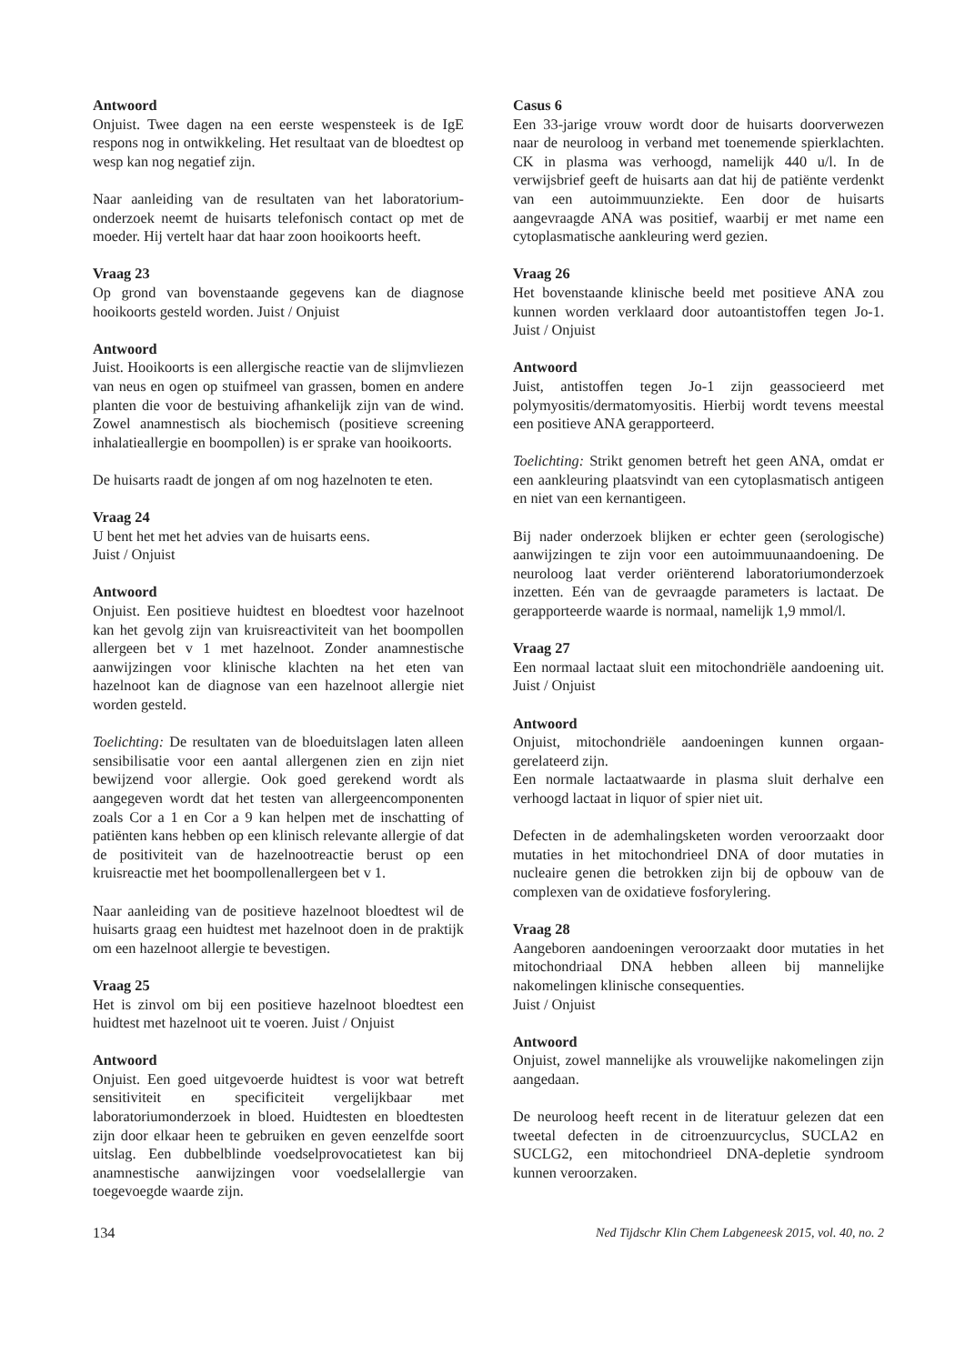Antwoord
Onjuist. Twee dagen na een eerste wespensteek is de IgE respons nog in ontwikkeling. Het resultaat van de bloedtest op wesp kan nog negatief zijn.
Naar aanleiding van de resultaten van het laboratorium­onderzoek neemt de huisarts telefonisch contact op met de moeder. Hij vertelt haar dat haar zoon hooi­koorts heeft.
Vraag 23
Op grond van bovenstaande gegevens kan de diagnose hooikoorts gesteld worden. Juist / Onjuist
Antwoord
Juist. Hooikoorts is een allergische reactie van de slijm­vliezen van neus en ogen op stuifmeel van grassen, bomen en andere planten die voor de bestuiving afhankelijk zijn van de wind. Zowel anamnestisch als biochemisch (positieve screening inhalatie­allergie en boompollen) is er sprake van hooikoorts.
De huisarts raadt de jongen af om nog hazelnoten te eten.
Vraag 24
U bent het met het advies van de huisarts eens.
Juist / Onjuist
Antwoord
Onjuist. Een positieve huidtest en bloedtest voor hazel­noot kan het gevolg zijn van kruisreactiviteit van het boompollen allergeen bet v 1 met hazelnoot. Zonder anamnestische aanwijzingen voor klinische klachten na het eten van hazelnoot kan de diagnose van een hazelnoot allergie niet worden gesteld.
Toelichting: De resultaten van de bloeduitslagen laten alleen sensibilisatie voor een aantal allergenen zien en zijn niet bewijzend voor allergie. Ook goed gere­kend wordt als aangegeven wordt dat het testen van allergeencomponenten zoals Cor a 1 en Cor a 9 kan helpen met de inschatting of patiënten kans hebben op een klinisch relevante allergie of dat de positiviteit van de hazelnootreactie berust op een kruisreactie met het boompollenallergeen bet v 1.
Naar aanleiding van de positieve hazelnoot bloedtest wil de huisarts graag een huidtest met hazelnoot doen in de praktijk om een hazelnoot allergie te bevestigen.
Vraag 25
Het is zinvol om bij een positieve hazelnoot bloedtest een huidtest met hazelnoot uit te voeren. Juist / Onjuist
Antwoord
Onjuist. Een goed uitgevoerde huidtest is voor wat betreft sensitiviteit en specificiteit vergelijkbaar met laboratoriumonderzoek in bloed. Huidtesten en bloed­testen zijn door elkaar heen te gebruiken en geven eenzelfde soort uitslag. Een dubbelblinde voedselpro­vocatietest kan bij anamnestische aanwijzingen voor voedselallergie van toegevoegde waarde zijn.
Casus 6
Een 33-jarige vrouw wordt door de huisarts doorver­wezen naar de neuroloog in verband met toenemende spierklachten. CK in plasma was verhoogd, namelijk 440 u/l. In de verwijsbrief geeft de huisarts aan dat hij de patiënte verdenkt van een autoimmuunziekte. Een door de huisarts aangevraagde ANA was positief, waarbij er met name een cytoplasmatische aankleu­ring werd gezien.
Vraag 26
Het bovenstaande klinische beeld met positieve ANA zou kunnen worden verklaard door autoantistoffen tegen Jo-1. Juist / Onjuist
Antwoord
Juist, antistoffen tegen Jo-1 zijn geassocieerd met polymyositis/dermatomyositis. Hierbij wordt tevens meestal een positieve ANA gerapporteerd.
Toelichting: Strikt genomen betreft het geen ANA, omdat er een aankleuring plaatsvindt van een cyto­plasmatisch antigeen en niet van een kernantigeen.
Bij nader onderzoek blijken er echter geen (serolo­gische) aanwijzingen te zijn voor een autoimmuun­aandoening. De neuroloog laat verder oriënterend laboratoriumonderzoek inzetten. Eén van de gevraagde parameters is lactaat. De gerapporteerde waarde is normaal, namelijk 1,9 mmol/l.
Vraag 27
Een normaal lactaat sluit een mitochondriële aan­doening uit. Juist / Onjuist
Antwoord
Onjuist, mitochondriële aandoeningen kunnen orgaan­gerelateerd zijn.
Een normale lactaatwaarde in plasma sluit derhalve een verhoogd lactaat in liquor of spier niet uit.
Defecten in de ademhalingsketen worden veroorzaakt door mutaties in het mitochondrieel DNA of door mutaties in nucleaire genen die betrokken zijn bij de opbouw van de complexen van de oxidatieve fosfory­lering.
Vraag 28
Aangeboren aandoeningen veroorzaakt door mutaties in het mitochondriaal DNA hebben alleen bij manne­lijke nakomelingen klinische consequenties.
Juist / Onjuist
Antwoord
Onjuist, zowel mannelijke als vrouwelijke nakomelin­gen zijn aangedaan.
De neuroloog heeft recent in de literatuur gelezen dat een tweetal defecten in de citroenzuurcyclus, SUCLA2 en SUCLG2, een mitochondrieel DNA-depletie syndroom kunnen veroorzaken.
134 Ned Tijdschr Klin Chem Labgeneesk 2015, vol. 40, no. 2